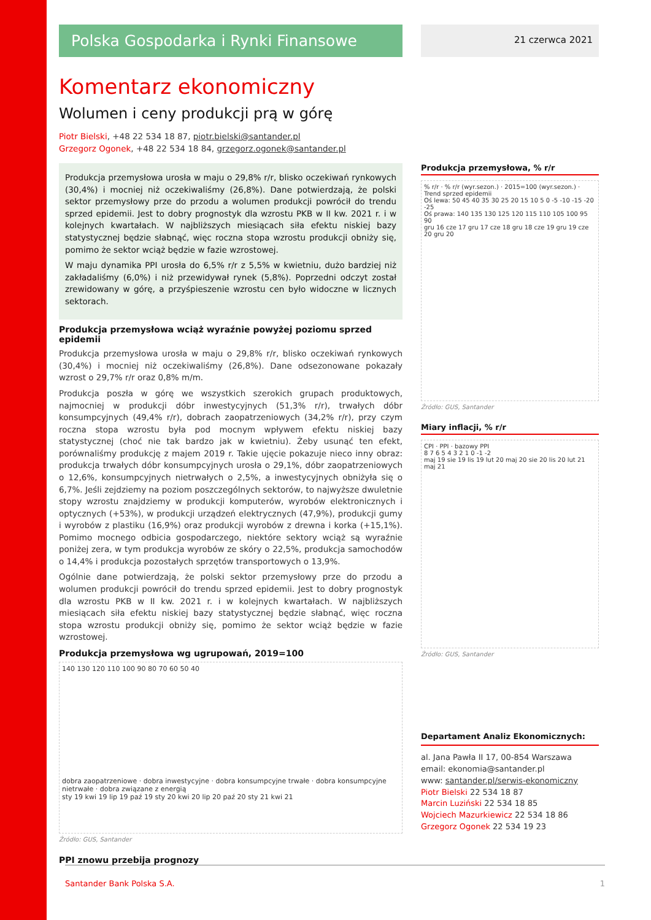Polska Gospodarka i Rynki Finansowe
21 czerwca 2021
Komentarz ekonomiczny
Wolumen i ceny produkcji prą w górę
Piotr Bielski, +48 22 534 18 87, piotr.bielski@santander.pl
Grzegorz Ogonek, +48 22 534 18 84, grzegorz.ogonek@santander.pl
Produkcja przemysłowa urosła w maju o 29,8% r/r, blisko oczekiwań rynkowych (30,4%) i mocniej niż oczekiwaliśmy (26,8%). Dane potwierdzają, że polski sektor przemysłowy prze do przodu a wolumen produkcji powrócił do trendu sprzed epidemii. Jest to dobry prognostyk dla wzrostu PKB w II kw. 2021 r. i w kolejnych kwartałach. W najbliższych miesiącach siła efektu niskiej bazy statystycznej będzie słabnąć, więc roczna stopa wzrostu produkcji obniży się, pomimo że sektor wciąż będzie w fazie wzrostowej.
W maju dynamika PPI urosła do 6,5% r/r z 5,5% w kwietniu, dużo bardziej niż zakładaliśmy (6,0%) i niż przewidywał rynek (5,8%). Poprzedni odczyt został zrewidowany w górę, a przyśpieszenie wzrostu cen było widoczne w licznych sektorach.
Produkcja przemysłowa wciąż wyraźnie powyżej poziomu sprzed epidemii
Produkcja przemysłowa urosła w maju o 29,8% r/r, blisko oczekiwań rynkowych (30,4%) i mocniej niż oczekiwaliśmy (26,8%). Dane odsezonowane pokazały wzrost o 29,7% r/r oraz 0,8% m/m.
Produkcja poszła w górę we wszystkich szerokich grupach produktowych, najmocniej w produkcji dóbr inwestycyjnych (51,3% r/r), trwałych dóbr konsumpcyjnych (49,4% r/r), dobrach zaopatrzeniowych (34,2% r/r), przy czym roczna stopa wzrostu była pod mocnym wpływem efektu niskiej bazy statystycznej (choć nie tak bardzo jak w kwietniu). Żeby usunąć ten efekt, porównaliśmy produkcję z majem 2019 r. Takie ujęcie pokazuje nieco inny obraz: produkcja trwałych dóbr konsumpcyjnych urosła o 29,1%, dóbr zaopatrzeniowych o 12,6%, konsumpcyjnych nietrwałych o 2,5%, a inwestycyjnych obniżyła się o 6,7%. Jeśli zejdziemy na poziom poszczególnych sektorów, to najwyższe dwuletnie stopy wzrostu znajdziemy w produkcji komputerów, wyrobów elektronicznych i optycznych (+53%), w produkcji urządzeń elektrycznych (47,9%), produkcji gumy i wyrobów z plastiku (16,9%) oraz produkcji wyrobów z drewna i korka (+15,1%). Pomimo mocnego odbicia gospodarczego, niektóre sektory wciąż są wyraźnie poniżej zera, w tym produkcja wyrobów ze skóry o 22,5%, produkcja samochodów o 14,4% i produkcja pozostałych sprzętów transportowych o 13,9%.
Ogólnie dane potwierdzają, że polski sektor przemysłowy prze do przodu a wolumen produkcji powrócił do trendu sprzed epidemii. Jest to dobry prognostyk dla wzrostu PKB w II kw. 2021 r. i w kolejnych kwartałach. W najbliższych miesiącach siła efektu niskiej bazy statystycznej będzie słabnąć, więc roczna stopa wzrostu produkcji obniży się, pomimo że sektor wciąż będzie w fazie wzrostowej.
Produkcja przemysłowa wg ugrupowań, 2019=100
140 130 120 110 100 90 80 70 60 50 40
dobra zaopatrzeniowe · dobra inwestycyjne · dobra konsumpcyjne trwałe · dobra konsumpcyjne nietrwałe · dobra związane z energią
sty 19 kwi 19 lip 19 paź 19 sty 20 kwi 20 lip 20 paź 20 sty 21 kwi 21
Źródło: GUS, Santander
PPI znowu przebija prognozy
Produkcja przemysłowa, % r/r
% r/r · % r/r (wyr.sezon.) · 2015=100 (wyr.sezon.) · Trend sprzed epidemii
Oś lewa: 50 45 40 35 30 25 20 15 10 5 0 -5 -10 -15 -20 -25
Oś prawa: 140 135 130 125 120 115 110 105 100 95 90
gru 16 cze 17 gru 17 cze 18 gru 18 cze 19 gru 19 cze 20 gru 20
Źródło: GUS, Santander
Miary inflacji, % r/r
CPI · PPI · bazowy PPI
8 7 6 5 4 3 2 1 0 -1 -2
maj 19 sie 19 lis 19 lut 20 maj 20 sie 20 lis 20 lut 21 maj 21
Źródło: GUS, Santander
Departament Analiz Ekonomicznych:
al. Jana Pawła II 17, 00-854 Warszawa
email: ekonomia@santander.pl
www: santander.pl/serwis-ekonomiczny
Piotr Bielski 22 534 18 87
Marcin Luziński 22 534 18 85
Wojciech Mazurkiewicz 22 534 18 86
Grzegorz Ogonek 22 534 19 23
Santander Bank Polska S.A. 1